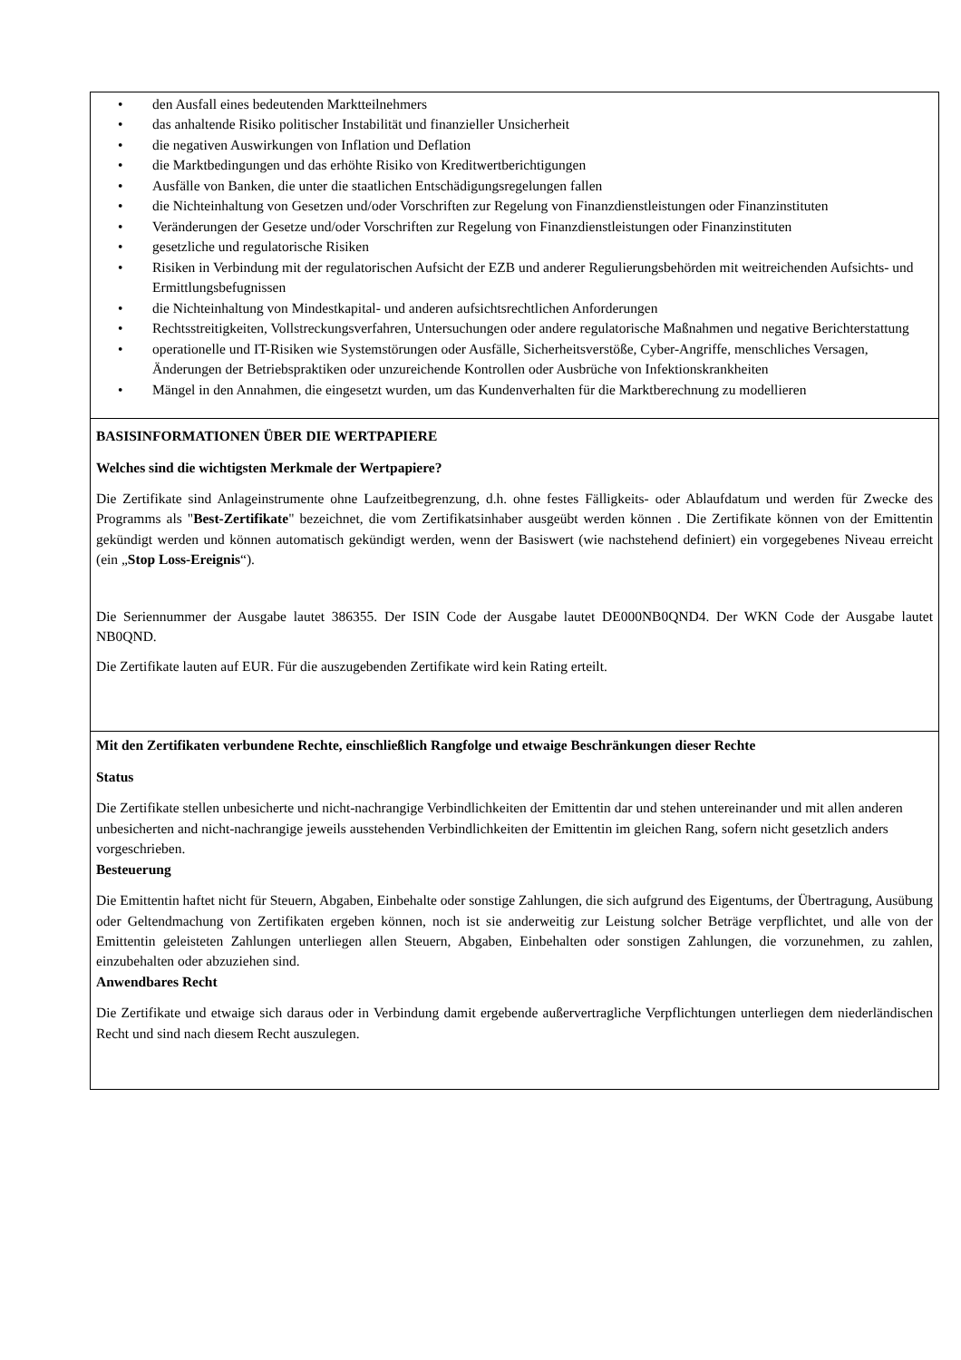| • den Ausfall eines bedeutenden Marktteilnehmers • das anhaltende Risiko politischer Instabilität und finanzieller Unsicherheit • die negativen Auswirkungen von Inflation und Deflation • die Marktbedingungen und das erhöhte Risiko von Kreditwertberichtigungen • Ausfälle von Banken, die unter die staatlichen Entschädigungsregelungen fallen • die Nichteinhaltung von Gesetzen und/oder Vorschriften zur Regelung von Finanzdienstleistungen oder Finanzinstituten • Veränderungen der Gesetze und/oder Vorschriften zur Regelung von Finanzdienstleistungen oder Finanzinstituten • gesetzliche und regulatorische Risiken • Risiken in Verbindung mit der regulatorischen Aufsicht der EZB und anderer Regulierungsbehörden mit weitreichenden Aufsichts- und Ermittlungsbefugnissen • die Nichteinhaltung von Mindestkapital- und anderen aufsichtsrechtlichen Anforderungen • Rechtsstreitigkeiten, Vollstreckungsverfahren, Untersuchungen oder andere regulatorische Maßnahmen und negative Berichterstattung • operationelle und IT-Risiken wie Systemstörungen oder Ausfälle, Sicherheitsverstöße, Cyber-Angriffe, menschliches Versagen, Änderungen der Betriebspraktiken oder unzureichende Kontrollen oder Ausbrüche von Infektionskrankheiten • Mängel in den Annahmen, die eingesetzt wurden, um das Kundenverhalten für die Marktberechnung zu modellieren |
| BASISINFORMATIONEN ÜBER DIE WERTPAPIERE Welches sind die wichtigsten Merkmale der Wertpapiere? Die Zertifikate sind Anlageinstrumente ohne Laufzeitbegrenzung, d.h. ohne festes Fälligkeits- oder Ablaufdatum und werden für Zwecke des Programms als " Best-Zertifikate " bezeichnet, die vom Zertifikatsinhaber ausgeübt werden können . Die Zertifikate können von der Emittentin gekündigt werden und können automatisch gekündigt werden, wenn der Basiswert (wie nachstehend definiert) ein vorgegebenes Niveau erreicht (ein „ Stop Loss-Ereignis “). Die Seriennummer der Ausgabe lautet 386355. Der ISIN Code der Ausgabe lautet DE000NB0QND4. Der WKN Code der Ausgabe lautet NB0QND. Die Zertifikate lauten auf EUR. Für die auszugebenden Zertifikate wird kein Rating erteilt. |
| Mit den Zertifikaten verbundene Rechte, einschließlich Rangfolge und etwaige Beschränkungen dieser Rechte Status Die Zertifikate stellen unbesicherte und nicht-nachrangige Verbindlichkeiten der Emittentin dar und stehen untereinander und mit allen anderen unbesicherten and nicht-nachrangige jeweils ausstehenden Verbindlichkeiten der Emittentin im gleichen Rang, sofern nicht gesetzlich anders vorgeschrieben. Besteuerung Die Emittentin haftet nicht für Steuern, Abgaben, Einbehalte oder sonstige Zahlungen, die sich aufgrund des Eigentums, der Übertragung, Ausübung oder Geltendmachung von Zertifikaten ergeben können, noch ist sie anderweitig zur Leistung solcher Beträge verpflichtet, und alle von der Emittentin geleisteten Zahlungen unterliegen allen Steuern, Abgaben, Einbehalten oder sonstigen Zahlungen, die vorzunehmen, zu zahlen, einzubehalten oder abzuziehen sind. Anwendbares Recht Die Zertifikate und etwaige sich daraus oder in Verbindung damit ergebende außervertragliche Verpflichtungen unterliegen dem niederländischen Recht und sind nach diesem Recht auszulegen. |